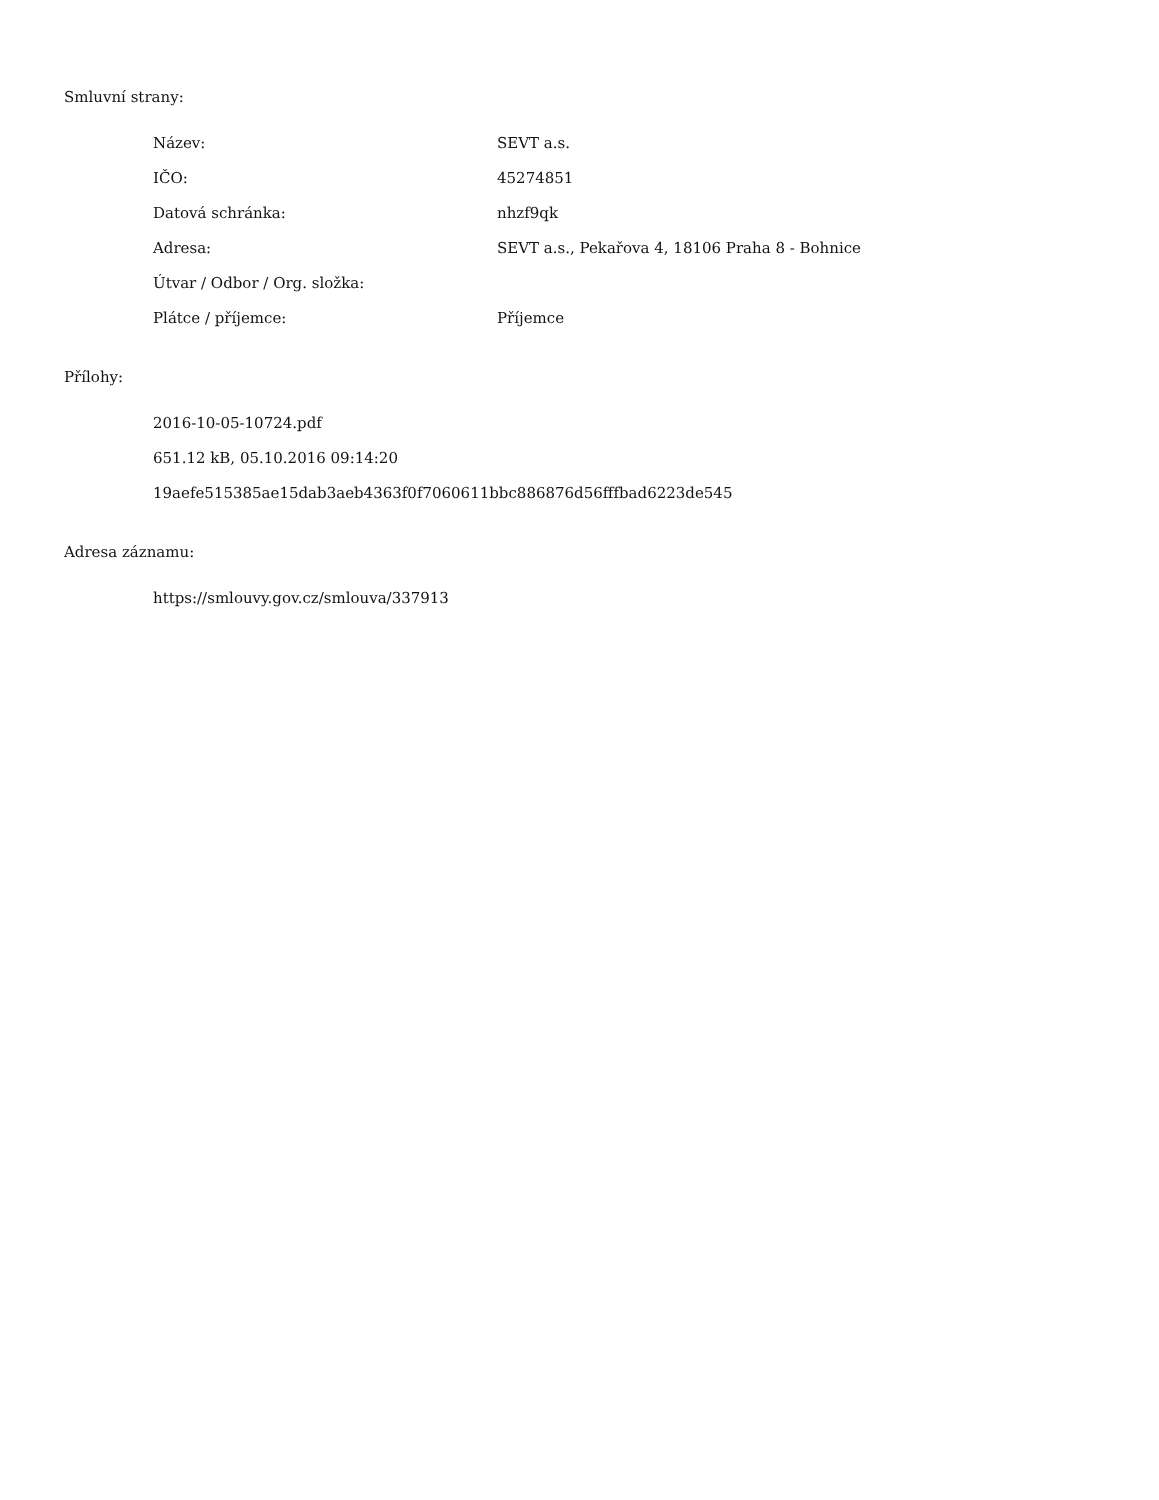Smluvní strany:
| Název: | SEVT a.s. |
| IČO: | 45274851 |
| Datová schránka: | nhzf9qk |
| Adresa: | SEVT a.s., Pekařova 4, 18106 Praha 8 - Bohnice |
| Útvar / Odbor / Org. složka: | |
| Plátce / příjemce: | Příjemce |
Přílohy:
2016-10-05-10724.pdf
651.12 kB, 05.10.2016 09:14:20
19aefe515385ae15dab3aeb4363f0f7060611bbc886876d56fffbad6223de545
Adresa záznamu:
https://smlouvy.gov.cz/smlouva/337913